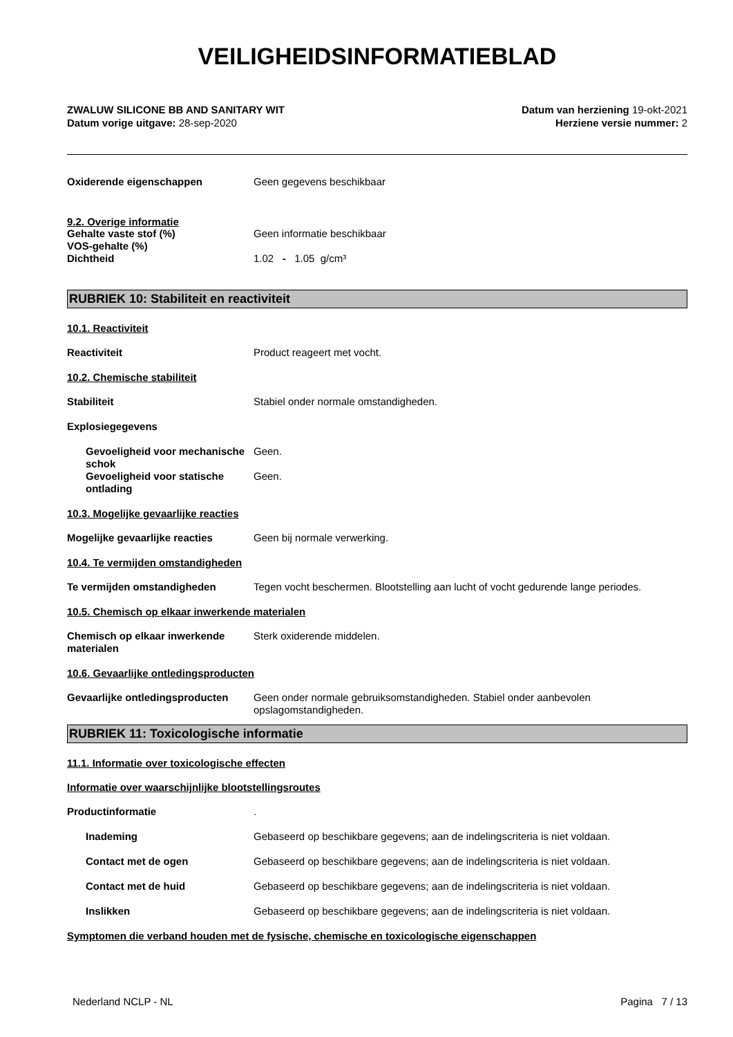VEILIGHEIDSINFORMATIEBLAD
ZWALUW SILICONE BB AND SANITARY WIT
Datum vorige uitgave: 28-sep-2020
Datum van herziening 19-okt-2021
Herziene versie nummer: 2
Oxiderende eigenschappen Geen gegevens beschikbaar
9.2. Overige informatie
Gehalte vaste stof (%) Geen informatie beschikbaar
VOS-gehalte (%)
Dichtheid 1.02 - 1.05 g/cm³
RUBRIEK 10: Stabiliteit en reactiviteit
10.1. Reactiviteit
Reactiviteit Product reageert met vocht.
10.2. Chemische stabiliteit
Stabiliteit Stabiel onder normale omstandigheden.
Explosiegegevens
Gevoeligheid voor mechanische schok
Geen.
Gevoeligheid voor statische ontlading
Geen.
10.3. Mogelijke gevaarlijke reacties
Mogelijke gevaarlijke reacties Geen bij normale verwerking.
10.4. Te vermijden omstandigheden
Te vermijden omstandigheden Tegen vocht beschermen. Blootstelling aan lucht of vocht gedurende lange periodes.
10.5. Chemisch op elkaar inwerkende materialen
Chemisch op elkaar inwerkende materialen
Sterk oxiderende middelen.
10.6. Gevaarlijke ontledingsproducten
Gevaarlijke ontledingsproducten
Geen onder normale gebruiksomstandigheden. Stabiel onder aanbevolen opslagomstandigheden.
RUBRIEK 11: Toxicologische informatie
11.1. Informatie over toxicologische effecten
Informatie over waarschijnlijke blootstellingsroutes
Productinformatie .
Inademing Gebaseerd op beschikbare gegevens; aan de indelingscriteria is niet voldaan.
Contact met de ogen Gebaseerd op beschikbare gegevens; aan de indelingscriteria is niet voldaan.
Contact met de huid Gebaseerd op beschikbare gegevens; aan de indelingscriteria is niet voldaan.
Inslikken Gebaseerd op beschikbare gegevens; aan de indelingscriteria is niet voldaan.
Symptomen die verband houden met de fysische, chemische en toxicologische eigenschappen
Nederland NCLP - NL Pagina 7 / 13